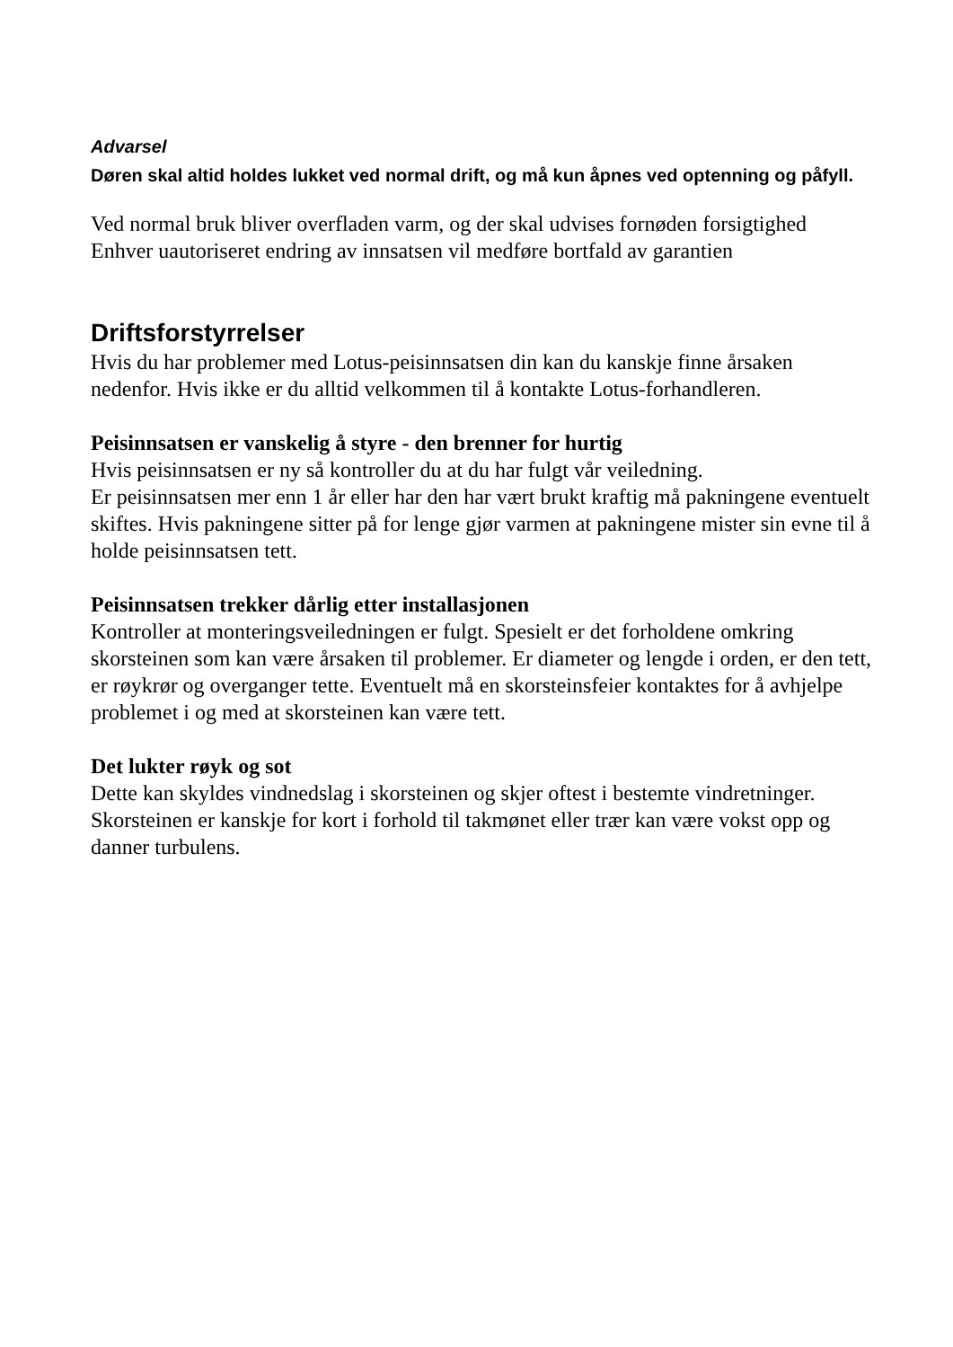Advarsel
Døren skal altid holdes lukket ved normal drift, og må kun åpnes ved optenning og påfyll.
Ved normal bruk bliver overfladen varm, og der skal udvises fornøden forsigtighed
Enhver uautoriseret endring av innsatsen vil medføre bortfald av garantien
Driftsforstyrrelser
Hvis du har problemer med Lotus-peisinnsatsen din kan du kanskje finne årsaken nedenfor. Hvis ikke er du alltid velkommen til å kontakte Lotus-forhandleren.
Peisinnsatsen er vanskelig å styre - den brenner for hurtig
Hvis peisinnsatsen er ny så kontroller du at du har fulgt vår veiledning.
Er peisinnsatsen mer enn 1 år eller har den har vært brukt kraftig må pakningene eventuelt skiftes. Hvis pakningene sitter på for lenge gjør varmen at pakningene mister sin evne til å holde peisinnsatsen tett.
Peisinnsatsen trekker dårlig etter installasjonen
Kontroller at monteringsveiledningen er fulgt. Spesielt er det forholdene omkring skorsteinen som kan være årsaken til problemer. Er diameter og lengde i orden, er den tett, er røykrør og overganger tette. Eventuelt må en skorsteinsfeier kontaktes for å avhjelpe problemet i og med at skorsteinen kan være tett.
Det lukter røyk og sot
Dette kan skyldes vindnedslag i skorsteinen og skjer oftest i bestemte vindretninger. Skorsteinen er kanskje for kort i forhold til takmønet eller trær kan være vokst opp og danner turbulens.